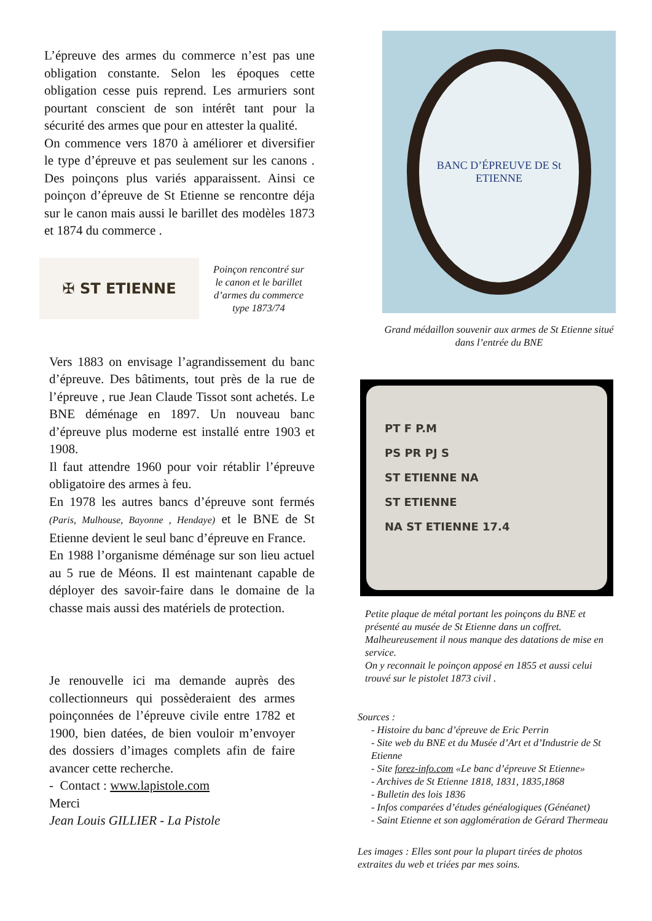L’épreuve des armes du commerce n’est pas une obligation constante. Selon les époques cette obligation cesse puis reprend. Les armuriers sont pourtant conscient de son intérêt tant pour la sécurité des armes que pour en attester la qualité.
On commence vers 1870 à améliorer et diversifier le type d’épreuve et pas seulement sur les canons . Des poinçons plus variés apparaissent. Ainsi ce poinçon d’épreuve de St Etienne se rencontre déja sur le canon mais aussi le barillet des modèles 1873 et 1874 du commerce .
✠ ST ETIENNE
Poinçon rencontré sur le canon et le barillet d’armes du commerce type 1873/74
Vers 1883 on envisage l’agrandissement du banc d’épreuve. Des bâtiments, tout près de la rue de l’épreuve , rue Jean Claude Tissot sont achetés. Le BNE déménage en 1897. Un nouveau banc d’épreuve plus moderne est installé entre 1903 et 1908.
Il faut attendre 1960 pour voir rétablir l’épreuve obligatoire des armes à feu.
En 1978 les autres bancs d’épreuve sont fermés (Paris, Mulhouse, Bayonne , Hendaye) et le BNE de St Etienne devient le seul banc d’épreuve en France.
En 1988 l’organisme déménage sur son lieu actuel au 5 rue de Méons. Il est maintenant capable de déployer des savoir-faire dans le domaine de la chasse mais aussi des matériels de protection.
Je renouvelle ici ma demande auprès des collectionneurs qui possèderaient des armes poinçonnées de l’épreuve civile entre 1782 et 1900, bien datées, de bien vouloir m’envoyer des dossiers d’images complets afin de faire avancer cette recherche.
- Contact : www.lapistole.com
Merci
Jean Louis GILLIER - La Pistole
BANC D’ÉPREUVE DE St ETIENNE
Grand médaillon souvenir aux armes de St Etienne situé dans l’entrée du BNE
PT F P.M
PS PR PJ S
ST ETIENNE NA
ST ETIENNE
NA ST ETIENNE 17.4
Petite plaque de métal portant les poinçons du BNE et présenté au musée de St Etienne dans un coffret. Malheureusement il nous manque des datations de mise en service.
On y reconnait le poinçon apposé en 1855 et aussi celui trouvé sur le pistolet 1873 civil .
Sources :
- Histoire du banc d’épreuve de Eric Perrin
- Site web du BNE et du Musée d’Art et d’Industrie de St Etienne
- Site forez-info.com «Le banc d’épreuve St Etienne»
- Archives de St Etienne 1818, 1831, 1835,1868
- Bulletin des lois 1836
- Infos comparées d’études généalogiques (Généanet)
- Saint Etienne et son agglomération de Gérard Thermeau
Les images : Elles sont pour la plupart tirées de photos extraites du web et triées par mes soins.